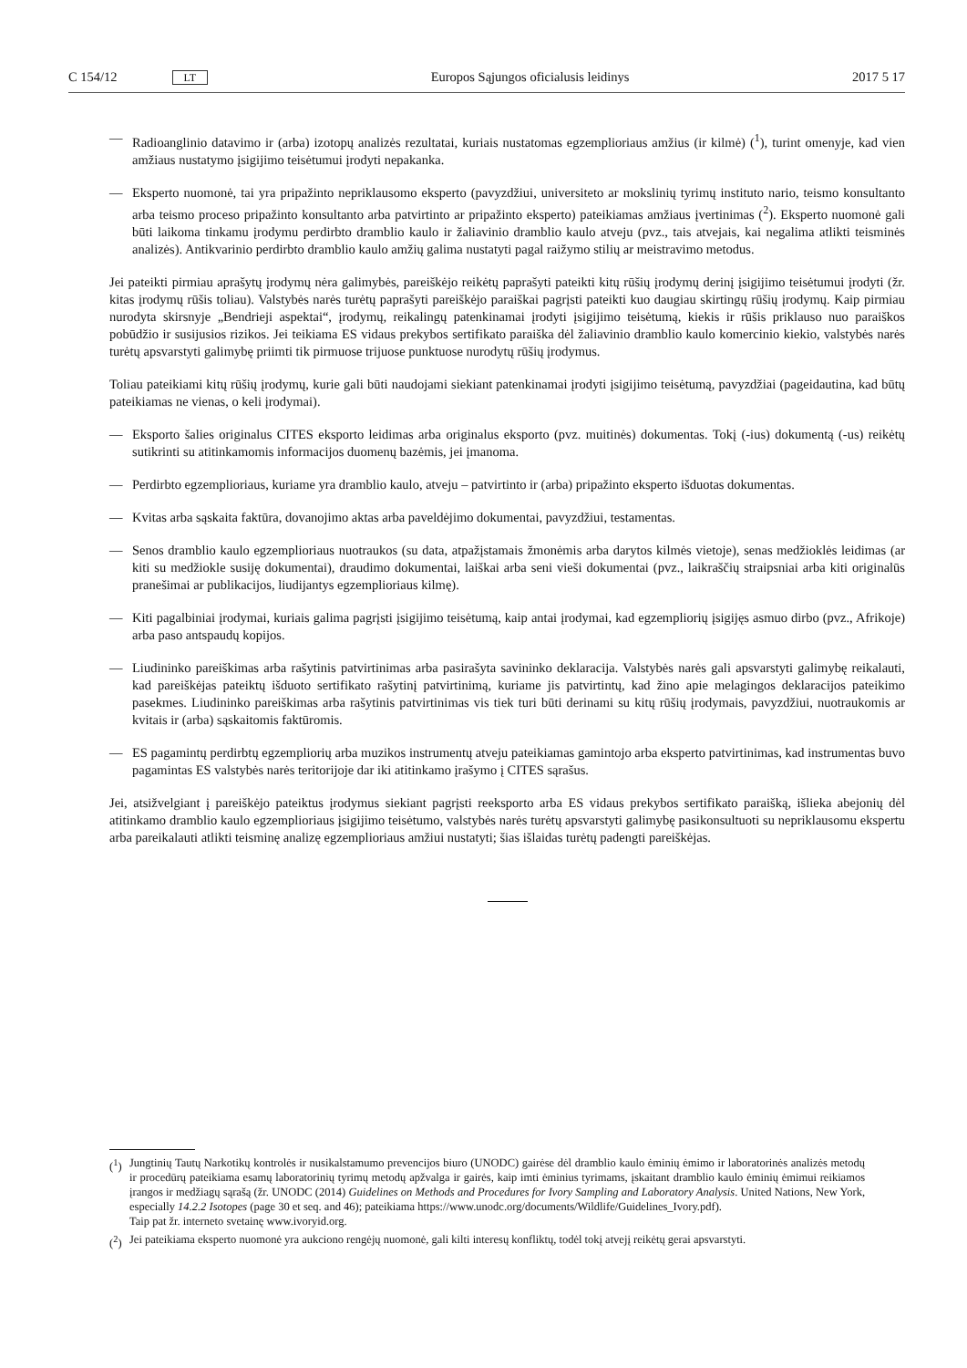C 154/12 LT Europos Sąjungos oficialusis leidinys 2017 5 17
— Radioanglinio datavimo ir (arba) izotopų analizės rezultatai, kuriais nustatomas egzemplioriaus amžius (ir kilmė) (<sup>1</sup>), turint omenyje, kad vien amžiaus nustatymo įsigijimo teisėtumui įrodyti nepakanka.
— Eksperto nuomonė, tai yra pripažinto nepriklausomo eksperto (pavyzdžiui, universiteto ar mokslinių tyrimų instituto nario, teismo konsultanto arba teismo proceso pripažinto konsultanto arba patvirtinto ar pripažinto eksperto) pateikiamas amžiaus įvertinimas (<sup>2</sup>). Eksperto nuomonė gali būti laikoma tinkamu įrodymu perdirbto dramblio kaulo ir žaliavinio dramblio kaulo atveju (pvz., tais atvejais, kai negalima atlikti teisminės analizės). Antikvarinio perdirbto dramblio kaulo amžių galima nustatyti pagal raižymo stilių ar meistravimo metodus.
Jei pateikti pirmiau aprašytų įrodymų nėra galimybės, pareiškėjo reikėtų paprašyti pateikti kitų rūšių įrodymų derinį įsigijimo teisėtumui įrodyti (žr. kitas įrodymų rūšis toliau). Valstybės narės turėtų paprašyti pareiškėjo paraiškai pagrįsti pateikti kuo daugiau skirtingų rūšių įrodymų. Kaip pirmiau nurodyta skirsnyje „Bendrieji aspektai“, įrodymų, reikalingų patenkinamai įrodyti įsigijimo teisėtumą, kiekis ir rūšis priklauso nuo paraiškos pobūdžio ir susijusios rizikos. Jei teikiama ES vidaus prekybos sertifikato paraiška dėl žaliavinio dramblio kaulo komercinio kiekio, valstybės narės turėtų apsvarstyti galimybę priimti tik pirmuose trijuose punktuose nurodytų rūšių įrodymus.
Toliau pateikiami kitų rūšių įrodymų, kurie gali būti naudojami siekiant patenkinamai įrodyti įsigijimo teisėtumą, pavyzdžiai (pageidautina, kad būtų pateikiamas ne vienas, o keli įrodymai).
— Eksporto šalies originalus CITES eksporto leidimas arba originalus eksporto (pvz. muitinės) dokumentas. Tokį (-ius) dokumentą (-us) reikėtų sutikrinti su atitinkamomis informacijos duomenų bazėmis, jei įmanoma.
— Perdirbto egzemplioriaus, kuriame yra dramblio kaulo, atveju – patvirtinto ir (arba) pripažinto eksperto išduotas dokumentas.
— Kvitas arba sąskaita faktūra, dovanojimo aktas arba paveldėjimo dokumentai, pavyzdžiui, testamentas.
— Senos dramblio kaulo egzemplioriaus nuotraukos (su data, atpažįstamais žmonėmis arba darytos kilmės vietoje), senas medžioklės leidimas (ar kiti su medžiokle susiję dokumentai), draudimo dokumentai, laiškai arba seni vieši dokumentai (pvz., laikraščių straipsniai arba kiti originalūs pranešimai ar publikacijos, liudijantys egzemplioriaus kilmę).
— Kiti pagalbiniai įrodymai, kuriais galima pagrįsti įsigijimo teisėtumą, kaip antai įrodymai, kad egzempliorių įsigijęs asmuo dirbo (pvz., Afrikoje) arba paso antspaudų kopijos.
— Liudininko pareiškimas arba rašytinis patvirtinimas arba pasirašyta savininko deklaracija. Valstybės narės gali apsvarstyti galimybę reikalauti, kad pareiškėjas pateiktų išduoto sertifikato rašytinį patvirtinimą, kuriame jis patvirtintų, kad žino apie melagingos deklaracijos pateikimo pasekmes. Liudininko pareiškimas arba rašytinis patvirtinimas vis tiek turi būti derinami su kitų rūšių įrodymais, pavyzdžiui, nuotraukomis ar kvitais ir (arba) sąskaitomis faktūromis.
— ES pagamintų perdirbtų egzempliorių arba muzikos instrumentų atveju pateikiamas gamintojo arba eksperto patvirtinimas, kad instrumentas buvo pagamintas ES valstybės narės teritorijoje dar iki atitinkamo įrašymo į CITES sąrašus.
Jei, atsižvelgiant į pareiškėjo pateiktus įrodymus siekiant pagrįsti reeksporto arba ES vidaus prekybos sertifikato paraišką, išlieka abejonių dėl atitinkamo dramblio kaulo egzemplioriaus įsigijimo teisėtumo, valstybės narės turėtų apsvarstyti galimybę pasikonsultuoti su nepriklausomu ekspertu arba pareikalauti atlikti teisminę analizę egzemplioriaus amžiui nustatyti; šias išlaidas turėtų padengti pareiškėjas.
(<sup>1</sup>) Jungtinių Tautų Narkotikų kontrolės ir nusikalstamumo prevencijos biuro (UNODC) gairėse dėl dramblio kaulo ėminių ėmimo ir laboratorinės analizės metodų ir procedūrų pateikiama esamų laboratorinių tyrimų metodų apžvalga ir gairės, kaip imti ėminius tyrimams, įskaitant dramblio kaulo ėminių ėmimui reikiamos įrangos ir medžiagų sąrašą (žr. UNODC (2014) Guidelines on Methods and Procedures for Ivory Sampling and Laboratory Analysis. United Nations, New York, especially 14.2.2 Isotopes (page 30 et seq. and 46); pateikiama https://www.unodc.org/documents/Wildlife/Guidelines_Ivory.pdf).
Taip pat žr. interneto svetainę www.ivoryid.org.
(<sup>2</sup>) Jei pateikiama eksperto nuomonė yra aukciono rengėjų nuomonė, gali kilti interesų konfliktų, todėl tokį atvejį reikėtų gerai apsvarstyti.